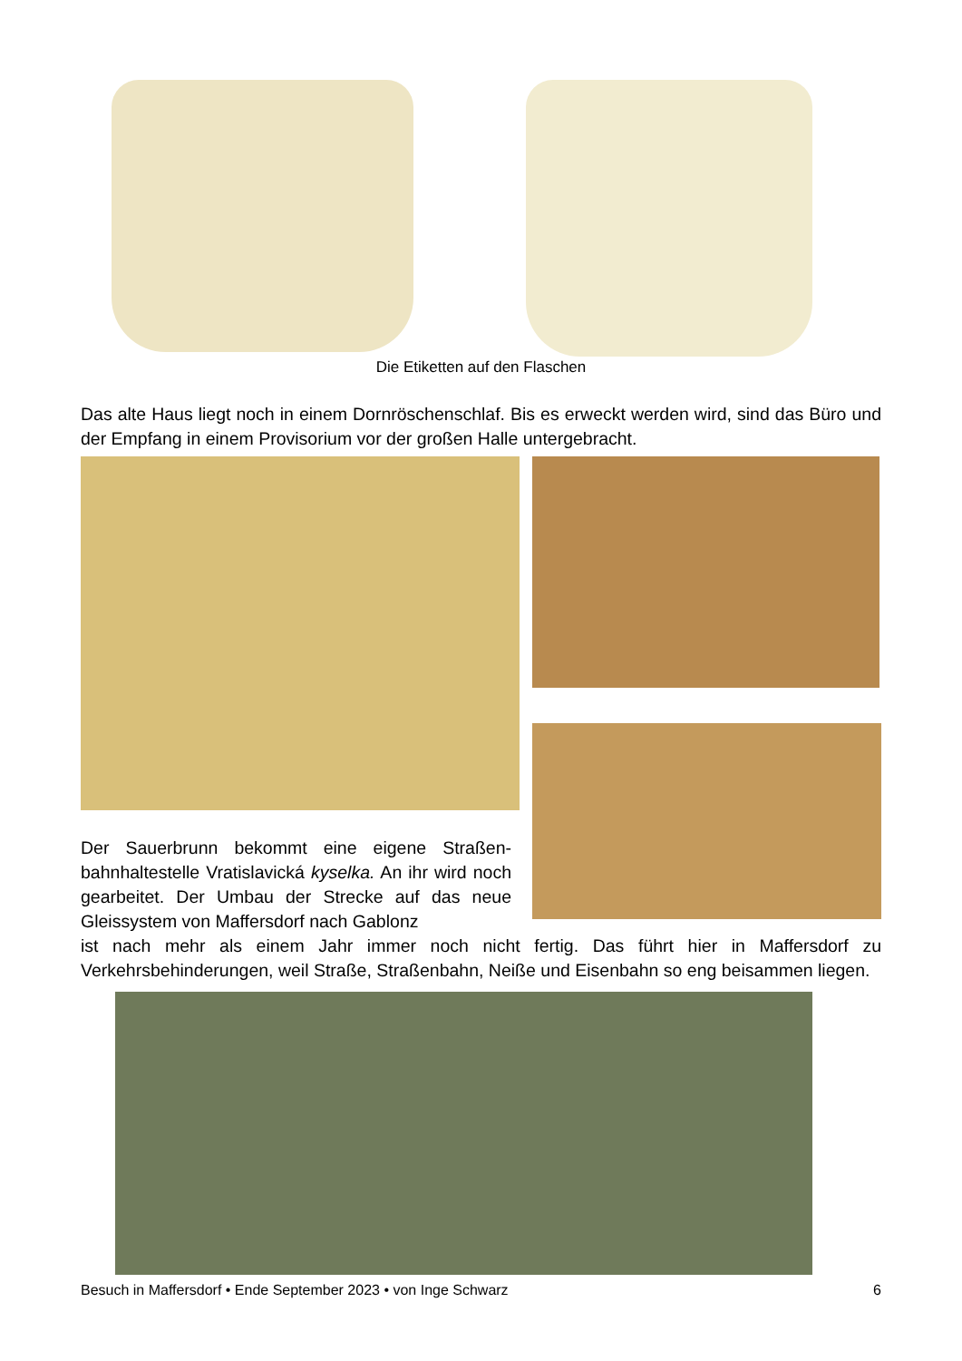Die Etiketten auf den Flaschen
Das alte Haus liegt noch in einem Dornröschenschlaf. Bis es erweckt werden wird, sind das Büro und der Empfang in einem Provisorium vor der großen Halle untergebracht.
Der Sauerbrunn bekommt eine eigene Straßen­bahnhaltestelle Vratislavická kyselka. An ihr wird noch gearbeitet. Der Umbau der Strecke auf das neue Gleissystem von Maffersdorf nach Gablonz
ist nach mehr als einem Jahr immer noch nicht fertig. Das führt hier in Maffersdorf zu Verkehrsbehinderungen, weil Straße, Straßenbahn, Neiße und Eisenbahn so eng beisammen liegen.
Besuch in Maffersdorf • Ende September 2023 • von Inge Schwarz 6